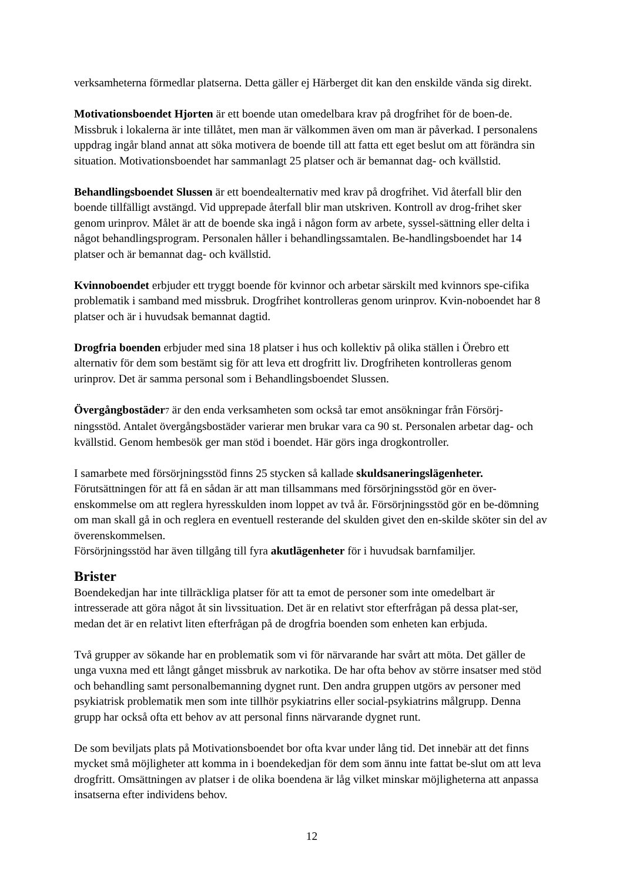verksamheterna förmedlar platserna. Detta gäller ej Härberget dit kan den enskilde vända sig direkt.
Motivationsboendet Hjorten är ett boende utan omedelbara krav på drogfrihet för de boen-de. Missbruk i lokalerna är inte tillåtet, men man är välkommen även om man är påverkad. I personalens uppdrag ingår bland annat att söka motivera de boende till att fatta ett eget beslut om att förändra sin situation. Motivationsboendet har sammanlagt 25 platser och är bemannat dag- och kvällstid.
Behandlingsboendet Slussen är ett boendealternativ med krav på drogfrihet. Vid återfall blir den boende tillfälligt avstängd. Vid upprepade återfall blir man utskriven. Kontroll av drog-frihet sker genom urinprov. Målet är att de boende ska ingå i någon form av arbete, syssel-sättning eller delta i något behandlingsprogram. Personalen håller i behandlingssamtalen. Be-handlingsboendet har 14 platser och är bemannat dag- och kvällstid.
Kvinnoboendet erbjuder ett tryggt boende för kvinnor och arbetar särskilt med kvinnors spe-cifika problematik i samband med missbruk. Drogfrihet kontrolleras genom urinprov. Kvin-noboendet har 8 platser och är i huvudsak bemannat dagtid.
Drogfria boenden erbjuder med sina 18 platser i hus och kollektiv på olika ställen i Örebro ett alternativ för dem som bestämt sig för att leva ett drogfritt liv. Drogfriheten kontrolleras genom urinprov. Det är samma personal som i Behandlingsboendet Slussen.
Övergångbostäder<sup>7</sup> är den enda verksamheten som också tar emot ansökningar från Försörj-ningsstöd. Antalet övergångsbostäder varierar men brukar vara ca 90 st. Personalen arbetar dag- och kvällstid. Genom hembesök ger man stöd i boendet. Här görs inga drogkontroller.
I samarbete med försörjningsstöd finns 25 stycken så kallade skuldsaneringslägenheter. Förutsättningen för att få en sådan är att man tillsammans med försörjningsstöd gör en över-enskommelse om att reglera hyresskulden inom loppet av två år. Försörjningsstöd gör en be-dömning om man skall gå in och reglera en eventuell resterande del skulden givet den en-skilde sköter sin del av överenskommelsen.
Försörjningsstöd har även tillgång till fyra akutlägenheter för i huvudsak barnfamiljer.
Brister
Boendekedjan har inte tillräckliga platser för att ta emot de personer som inte omedelbart är intresserade att göra något åt sin livssituation. Det är en relativt stor efterfrågan på dessa plat-ser, medan det är en relativt liten efterfrågan på de drogfria boenden som enheten kan erbjuda.
Två grupper av sökande har en problematik som vi för närvarande har svårt att möta. Det gäller de unga vuxna med ett långt gånget missbruk av narkotika. De har ofta behov av större insatser med stöd och behandling samt personalbemanning dygnet runt. Den andra gruppen utgörs av personer med psykiatrisk problematik men som inte tillhör psykiatrins eller social-psykiatrins målgrupp. Denna grupp har också ofta ett behov av att personal finns närvarande dygnet runt.
De som beviljats plats på Motivationsboendet bor ofta kvar under lång tid. Det innebär att det finns mycket små möjligheter att komma in i boendekedjan för dem som ännu inte fattat be-slut om att leva drogfritt. Omsättningen av platser i de olika boendena är låg vilket minskar möjligheterna att anpassa insatserna efter individens behov.
12